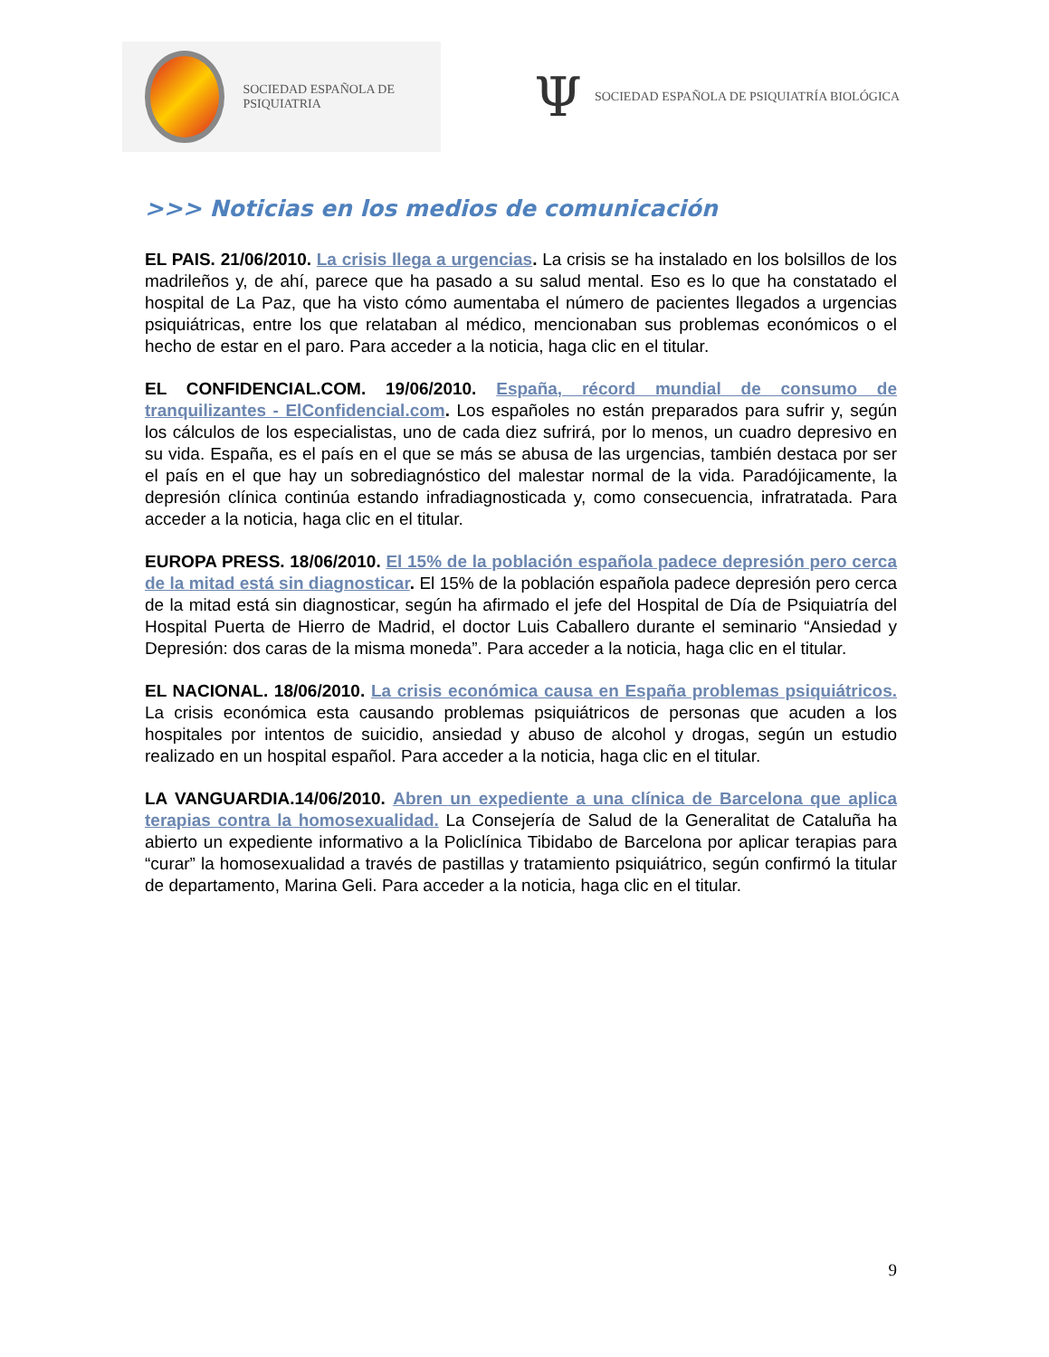SOCIEDAD ESPAÑOLA DE PSIQUIATRIA
Ψ SOCIEDAD ESPAÑOLA DE PSIQUIATRÍA BIOLÓGICA
>>> Noticias en los medios de comunicación
EL PAIS. 21/06/2010. La crisis llega a urgencias. La crisis se ha instalado en los bolsillos de los madrileños y, de ahí, parece que ha pasado a su salud mental. Eso es lo que ha constatado el hospital de La Paz, que ha visto cómo aumentaba el número de pacientes llegados a urgencias psiquiátricas, entre los que relataban al médico, mencionaban sus problemas económicos o el hecho de estar en el paro. Para acceder a la noticia, haga clic en el titular.
EL CONFIDENCIAL.COM. 19/06/2010. España, récord mundial de consumo de tranquilizantes - ElConfidencial.com. Los españoles no están preparados para sufrir y, según los cálculos de los especialistas, uno de cada diez sufrirá, por lo menos, un cuadro depresivo en su vida. España, es el país en el que se más se abusa de las urgencias, también destaca por ser el país en el que hay un sobrediagnóstico del malestar normal de la vida. Paradójicamente, la depresión clínica continúa estando infradiagnosticada y, como consecuencia, infratratada. Para acceder a la noticia, haga clic en el titular.
EUROPA PRESS. 18/06/2010. El 15% de la población española padece depresión pero cerca de la mitad está sin diagnosticar. El 15% de la población española padece depresión pero cerca de la mitad está sin diagnosticar, según ha afirmado el jefe del Hospital de Día de Psiquiatría del Hospital Puerta de Hierro de Madrid, el doctor Luis Caballero durante el seminario “Ansiedad y Depresión: dos caras de la misma moneda”. Para acceder a la noticia, haga clic en el titular.
EL NACIONAL. 18/06/2010. La crisis económica causa en España problemas psiquiátricos. La crisis económica esta causando problemas psiquiátricos de personas que acuden a los hospitales por intentos de suicidio, ansiedad y abuso de alcohol y drogas, según un estudio realizado en un hospital español. Para acceder a la noticia, haga clic en el titular.
LA VANGUARDIA.14/06/2010. Abren un expediente a una clínica de Barcelona que aplica terapias contra la homosexualidad. La Consejería de Salud de la Generalitat de Cataluña ha abierto un expediente informativo a la Policlínica Tibidabo de Barcelona por aplicar terapias para “curar” la homosexualidad a través de pastillas y tratamiento psiquiátrico, según confirmó la titular de departamento, Marina Geli. Para acceder a la noticia, haga clic en el titular.
9